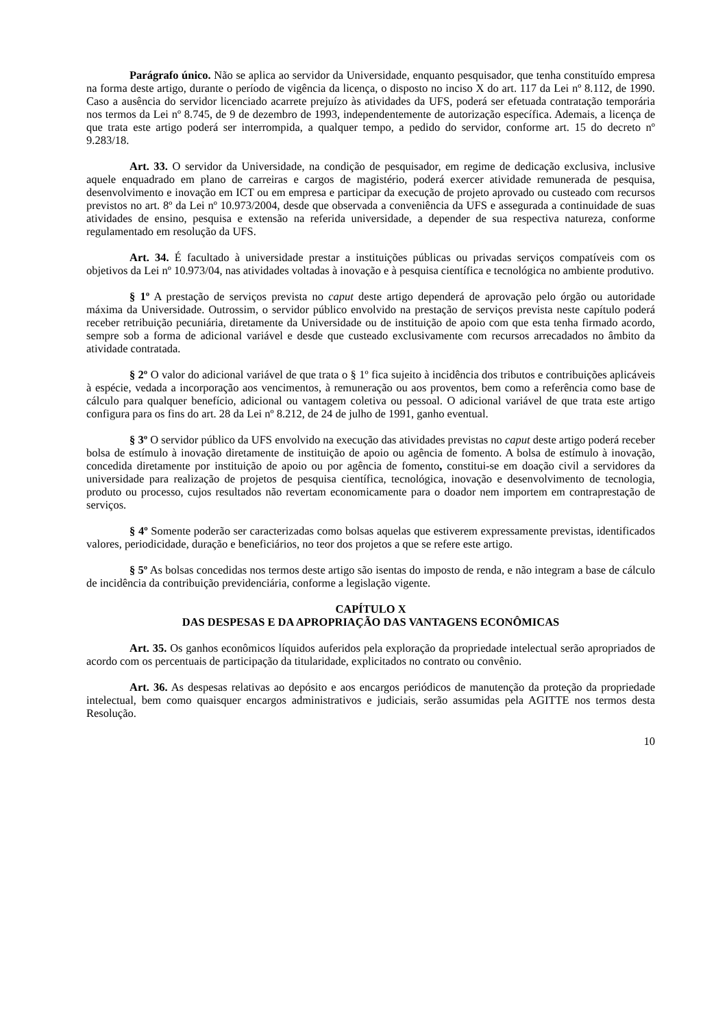Parágrafo único. Não se aplica ao servidor da Universidade, enquanto pesquisador, que tenha constituído empresa na forma deste artigo, durante o período de vigência da licença, o disposto no inciso X do art. 117 da Lei nº 8.112, de 1990. Caso a ausência do servidor licenciado acarrete prejuízo às atividades da UFS, poderá ser efetuada contratação temporária nos termos da Lei nº 8.745, de 9 de dezembro de 1993, independentemente de autorização específica. Ademais, a licença de que trata este artigo poderá ser interrompida, a qualquer tempo, a pedido do servidor, conforme art. 15 do decreto nº 9.283/18.
Art. 33. O servidor da Universidade, na condição de pesquisador, em regime de dedicação exclusiva, inclusive aquele enquadrado em plano de carreiras e cargos de magistério, poderá exercer atividade remunerada de pesquisa, desenvolvimento e inovação em ICT ou em empresa e participar da execução de projeto aprovado ou custeado com recursos previstos no art. 8º da Lei nº 10.973/2004, desde que observada a conveniência da UFS e assegurada a continuidade de suas atividades de ensino, pesquisa e extensão na referida universidade, a depender de sua respectiva natureza, conforme regulamentado em resolução da UFS.
Art. 34. É facultado à universidade prestar a instituições públicas ou privadas serviços compatíveis com os objetivos da Lei nº 10.973/04, nas atividades voltadas à inovação e à pesquisa científica e tecnológica no ambiente produtivo.
§ 1º A prestação de serviços prevista no caput deste artigo dependerá de aprovação pelo órgão ou autoridade máxima da Universidade. Outrossim, o servidor público envolvido na prestação de serviços prevista neste capítulo poderá receber retribuição pecuniária, diretamente da Universidade ou de instituição de apoio com que esta tenha firmado acordo, sempre sob a forma de adicional variável e desde que custeado exclusivamente com recursos arrecadados no âmbito da atividade contratada.
§ 2º O valor do adicional variável de que trata o § 1º fica sujeito à incidência dos tributos e contribuições aplicáveis à espécie, vedada a incorporação aos vencimentos, à remuneração ou aos proventos, bem como a referência como base de cálculo para qualquer benefício, adicional ou vantagem coletiva ou pessoal. O adicional variável de que trata este artigo configura para os fins do art. 28 da Lei nº 8.212, de 24 de julho de 1991, ganho eventual.
§ 3º O servidor público da UFS envolvido na execução das atividades previstas no caput deste artigo poderá receber bolsa de estímulo à inovação diretamente de instituição de apoio ou agência de fomento. A bolsa de estímulo à inovação, concedida diretamente por instituição de apoio ou por agência de fomento, constitui-se em doação civil a servidores da universidade para realização de projetos de pesquisa científica, tecnológica, inovação e desenvolvimento de tecnologia, produto ou processo, cujos resultados não revertam economicamente para o doador nem importem em contraprestação de serviços.
§ 4º Somente poderão ser caracterizadas como bolsas aquelas que estiverem expressamente previstas, identificados valores, periodicidade, duração e beneficiários, no teor dos projetos a que se refere este artigo.
§ 5º As bolsas concedidas nos termos deste artigo são isentas do imposto de renda, e não integram a base de cálculo de incidência da contribuição previdenciária, conforme a legislação vigente.
CAPÍTULO X
DAS DESPESAS E DA APROPRIAÇÃO DAS VANTAGENS ECONÔMICAS
Art. 35. Os ganhos econômicos líquidos auferidos pela exploração da propriedade intelectual serão apropriados de acordo com os percentuais de participação da titularidade, explicitados no contrato ou convênio.
Art. 36. As despesas relativas ao depósito e aos encargos periódicos de manutenção da proteção da propriedade intelectual, bem como quaisquer encargos administrativos e judiciais, serão assumidas pela AGITTE nos termos desta Resolução.
10